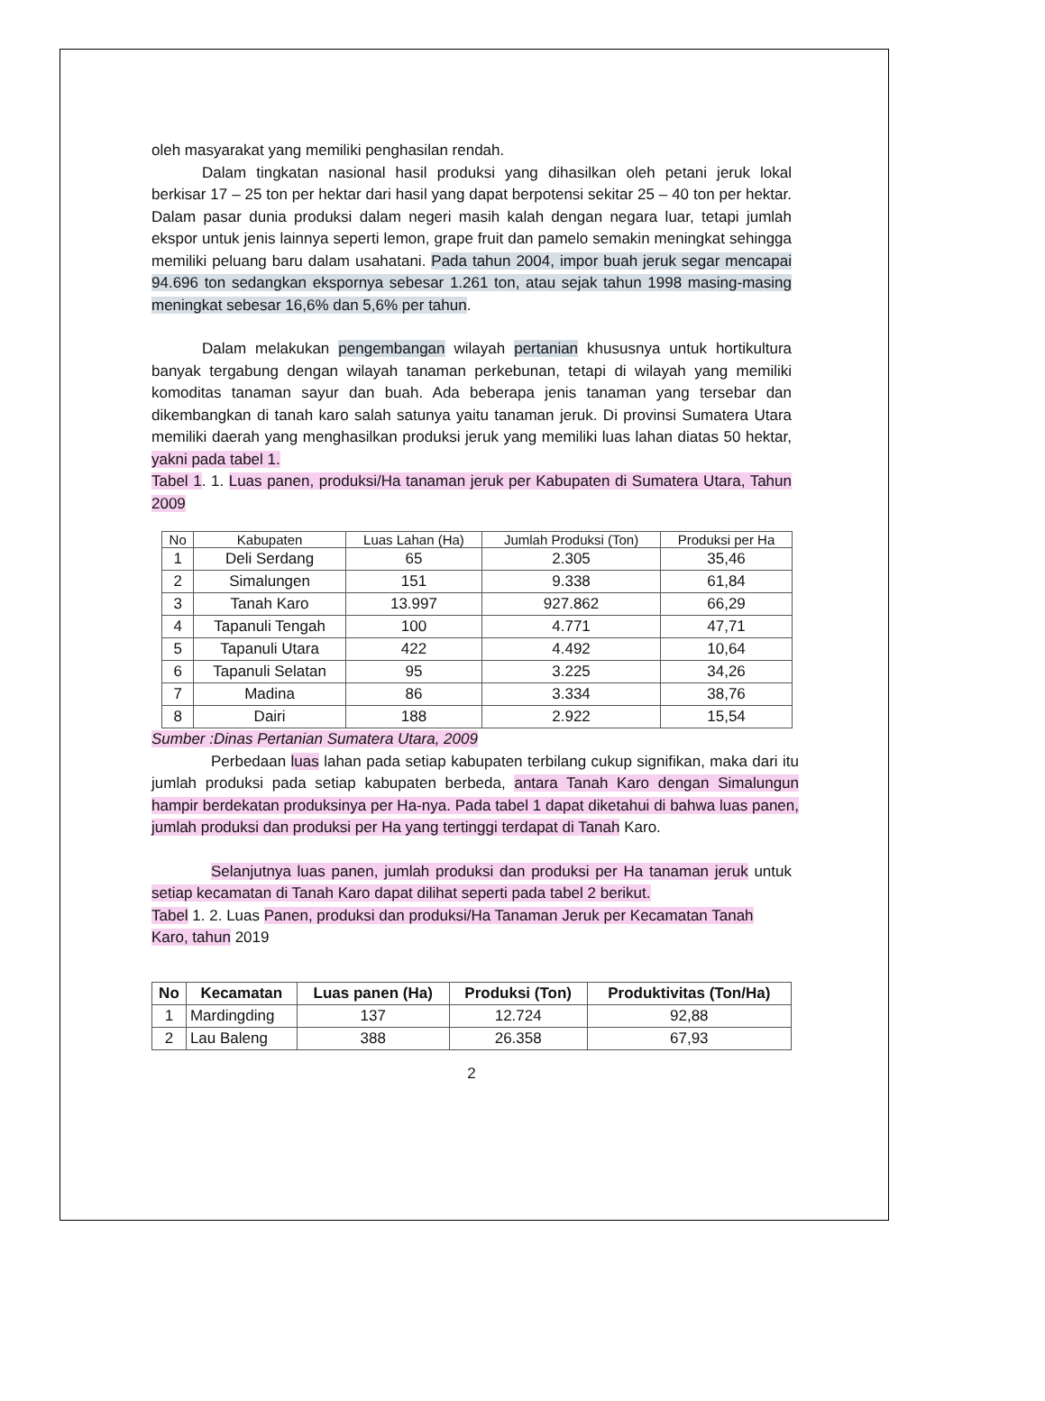oleh masyarakat yang memiliki penghasilan rendah.
Dalam tingkatan nasional hasil produksi yang dihasilkan oleh petani jeruk lokal berkisar 17 – 25 ton per hektar dari hasil yang dapat berpotensi sekitar 25 – 40 ton per hektar. Dalam pasar dunia produksi dalam negeri masih kalah dengan negara luar, tetapi jumlah ekspor untuk jenis lainnya seperti lemon, grape fruit dan pamelo semakin meningkat sehingga memiliki peluang baru dalam usahatani. Pada tahun 2004, impor buah jeruk segar mencapai 94.696 ton sedangkan ekspornya sebesar 1.261 ton, atau sejak tahun 1998 masing-masing meningkat sebesar 16,6% dan 5,6% per tahun.
Dalam melakukan pengembangan wilayah pertanian khususnya untuk hortikultura banyak tergabung dengan wilayah tanaman perkebunan, tetapi di wilayah yang memiliki komoditas tanaman sayur dan buah. Ada beberapa jenis tanaman yang tersebar dan dikembangkan di tanah karo salah satunya yaitu tanaman jeruk. Di provinsi Sumatera Utara memiliki daerah yang menghasilkan produksi jeruk yang memiliki luas lahan diatas 50 hektar, yakni pada tabel 1.
Tabel 1. 1. Luas panen, produksi/Ha tanaman jeruk per Kabupaten di Sumatera Utara, Tahun 2009
| No | Kabupaten | Luas Lahan (Ha) | Jumlah Produksi (Ton) | Produksi per Ha |
| --- | --- | --- | --- | --- |
| 1 | Deli Serdang | 65 | 2.305 | 35,46 |
| 2 | Simalungen | 151 | 9.338 | 61,84 |
| 3 | Tanah Karo | 13.997 | 927.862 | 66,29 |
| 4 | Tapanuli Tengah | 100 | 4.771 | 47,71 |
| 5 | Tapanuli Utara | 422 | 4.492 | 10,64 |
| 6 | Tapanuli Selatan | 95 | 3.225 | 34,26 |
| 7 | Madina | 86 | 3.334 | 38,76 |
| 8 | Dairi | 188 | 2.922 | 15,54 |
Sumber :Dinas Pertanian Sumatera Utara, 2009
Perbedaan luas lahan pada setiap kabupaten terbilang cukup signifikan, maka dari itu jumlah produksi pada setiap kabupaten berbeda, antara Tanah Karo dengan Simalungun hampir berdekatan produksinya per Ha-nya. Pada tabel 1 dapat diketahui di bahwa luas panen, jumlah produksi dan produksi per Ha yang tertinggi terdapat di Tanah Karo.
Selanjutnya luas panen, jumlah produksi dan produksi per Ha tanaman jeruk untuk setiap kecamatan di Tanah Karo dapat dilihat seperti pada tabel 2 berikut.
Tabel 1. 2. Luas Panen, produksi dan produksi/Ha Tanaman Jeruk per Kecamatan Tanah Karo, tahun 2019
| No | Kecamatan | Luas panen (Ha) | Produksi (Ton) | Produktivitas (Ton/Ha) |
| --- | --- | --- | --- | --- |
| 1 | Mardingding | 137 | 12.724 | 92,88 |
| 2 | Lau Baleng | 388 | 26.358 | 67,93 |
2